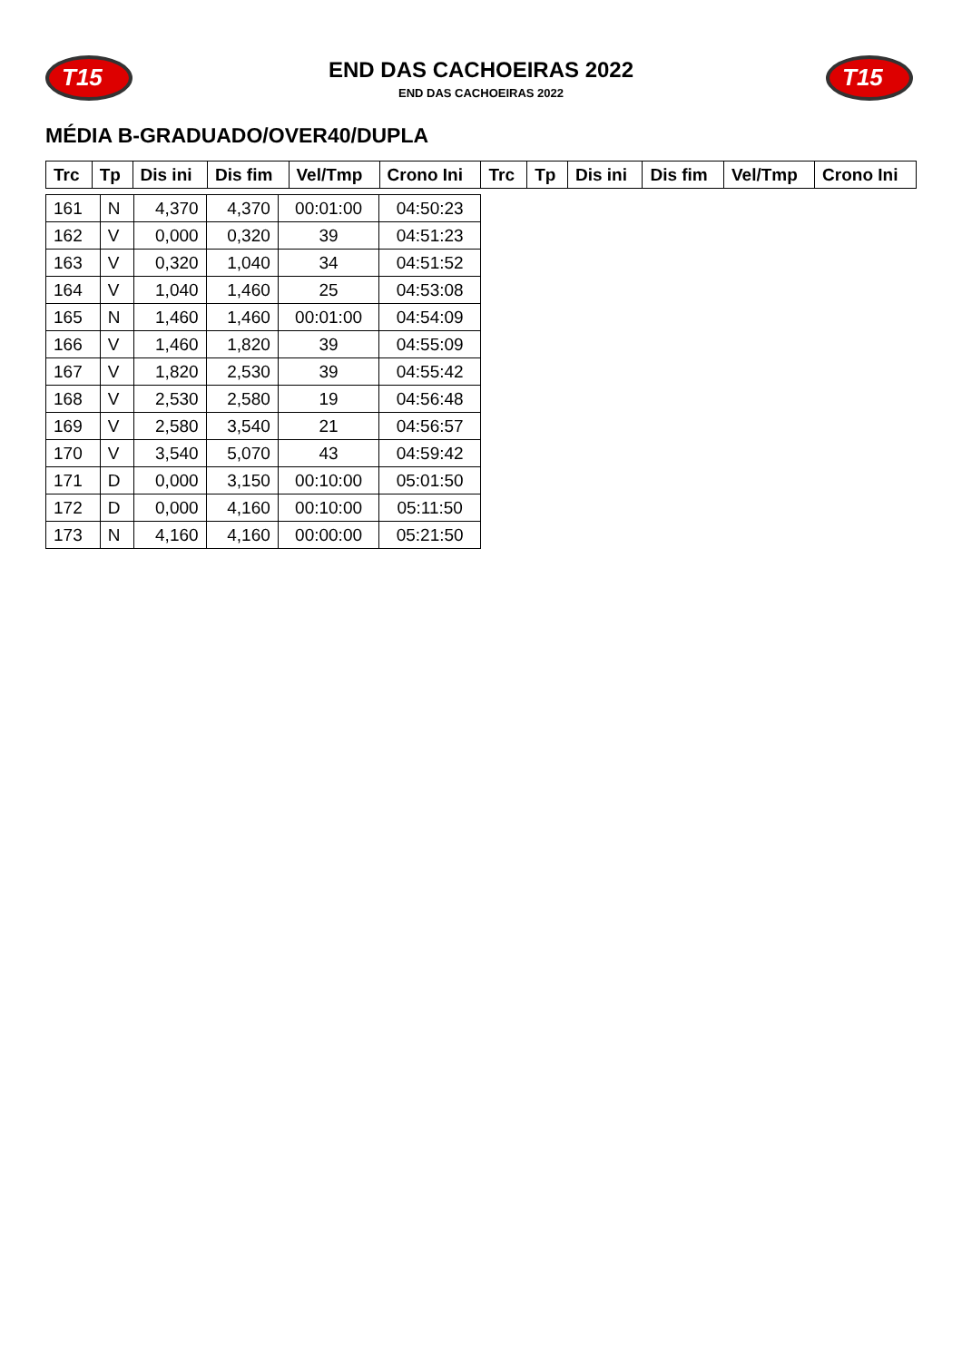T15
END DAS CACHOEIRAS 2022
END DAS CACHOEIRAS 2022
T15
MÉDIA B-GRADUADO/OVER40/DUPLA
| Trc | Tp | Dis ini | Dis fim | Vel/Tmp | Crono Ini | Trc | Tp | Dis ini | Dis fim | Vel/Tmp | Crono Ini |
| --- | --- | --- | --- | --- | --- | --- | --- | --- | --- | --- | --- |
| 161 | N | 4,370 | 4,370 | 00:01:00 | 04:50:23 |
| 162 | V | 0,000 | 0,320 | 39 | 04:51:23 |
| 163 | V | 0,320 | 1,040 | 34 | 04:51:52 |
| 164 | V | 1,040 | 1,460 | 25 | 04:53:08 |
| 165 | N | 1,460 | 1,460 | 00:01:00 | 04:54:09 |
| 166 | V | 1,460 | 1,820 | 39 | 04:55:09 |
| 167 | V | 1,820 | 2,530 | 39 | 04:55:42 |
| 168 | V | 2,530 | 2,580 | 19 | 04:56:48 |
| 169 | V | 2,580 | 3,540 | 21 | 04:56:57 |
| 170 | V | 3,540 | 5,070 | 43 | 04:59:42 |
| 171 | D | 0,000 | 3,150 | 00:10:00 | 05:01:50 |
| 172 | D | 0,000 | 4,160 | 00:10:00 | 05:11:50 |
| 173 | N | 4,160 | 4,160 | 00:00:00 | 05:21:50 |